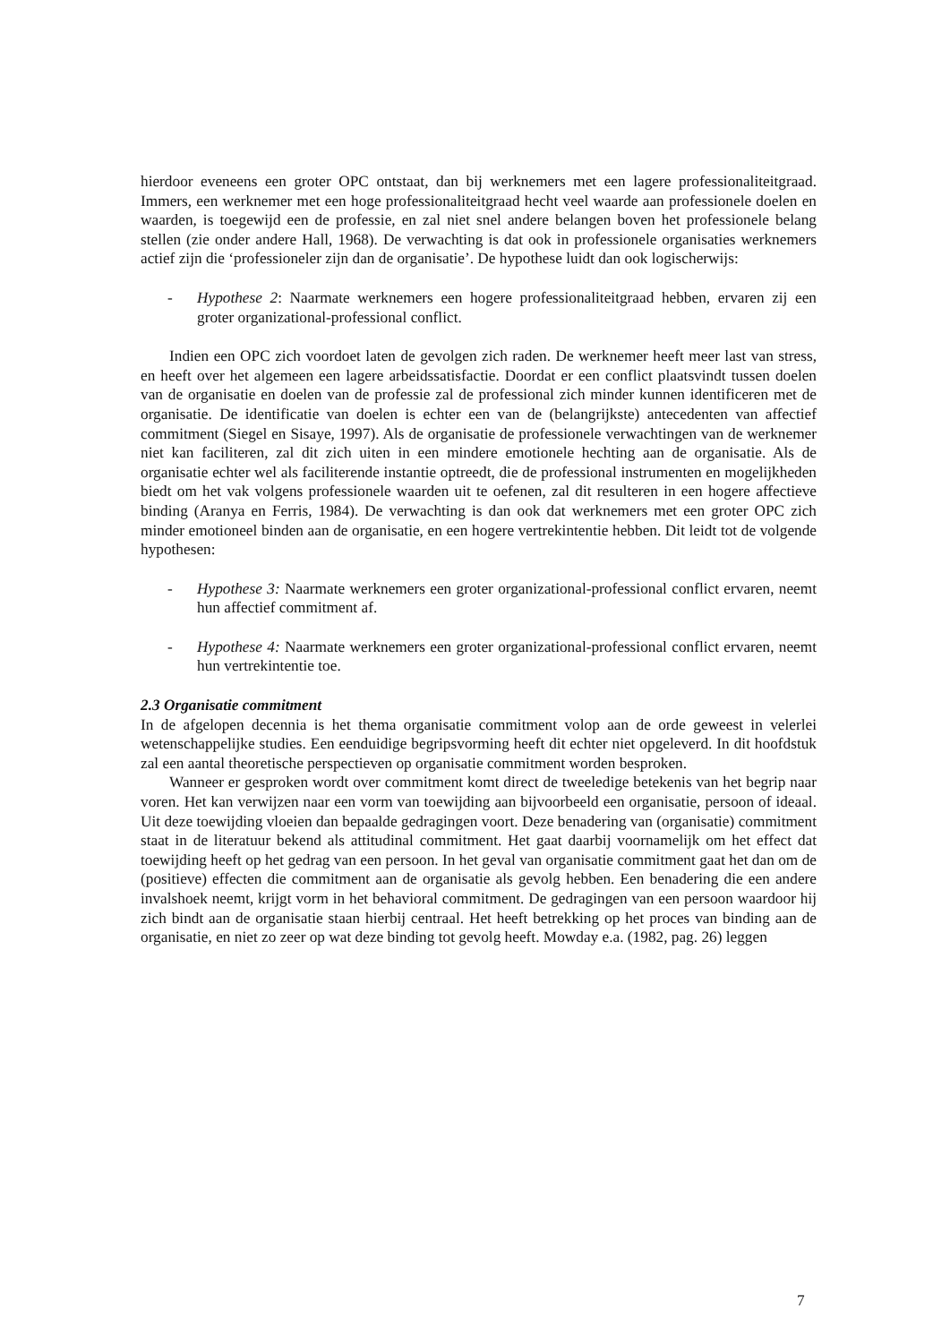hierdoor eveneens een groter OPC ontstaat, dan bij werknemers met een lagere professionaliteitgraad. Immers, een werknemer met een hoge professionaliteitgraad hecht veel waarde aan professionele doelen en waarden, is toegewijd een de professie, en zal niet snel andere belangen boven het professionele belang stellen (zie onder andere Hall, 1968). De verwachting is dat ook in professionele organisaties werknemers actief zijn die ‘professioneler zijn dan de organisatie’. De hypothese luidt dan ook logischerwijs:
- Hypothese 2: Naarmate werknemers een hogere professionaliteitgraad hebben, ervaren zij een groter organizational-professional conflict.
Indien een OPC zich voordoet laten de gevolgen zich raden. De werknemer heeft meer last van stress, en heeft over het algemeen een lagere arbeidssatisfactie. Doordat er een conflict plaatsvindt tussen doelen van de organisatie en doelen van de professie zal de professional zich minder kunnen identificeren met de organisatie. De identificatie van doelen is echter een van de (belangrijkste) antecedenten van affectief commitment (Siegel en Sisaye, 1997). Als de organisatie de professionele verwachtingen van de werknemer niet kan faciliteren, zal dit zich uiten in een mindere emotionele hechting aan de organisatie. Als de organisatie echter wel als faciliterende instantie optreedt, die de professional instrumenten en mogelijkheden biedt om het vak volgens professionele waarden uit te oefenen, zal dit resulteren in een hogere affectieve binding (Aranya en Ferris, 1984). De verwachting is dan ook dat werknemers met een groter OPC zich minder emotioneel binden aan de organisatie, en een hogere vertrekintentie hebben. Dit leidt tot de volgende hypothesen:
- Hypothese 3: Naarmate werknemers een groter organizational-professional conflict ervaren, neemt hun affectief commitment af.
- Hypothese 4: Naarmate werknemers een groter organizational-professional conflict ervaren, neemt hun vertrekintentie toe.
2.3 Organisatie commitment
In de afgelopen decennia is het thema organisatie commitment volop aan de orde geweest in velerlei wetenschappelijke studies. Een eenduidige begripsvorming heeft dit echter niet opgeleverd. In dit hoofdstuk zal een aantal theoretische perspectieven op organisatie commitment worden besproken.
Wanneer er gesproken wordt over commitment komt direct de tweeledige betekenis van het begrip naar voren. Het kan verwijzen naar een vorm van toewijding aan bijvoorbeeld een organisatie, persoon of ideaal. Uit deze toewijding vloeien dan bepaalde gedragingen voort. Deze benadering van (organisatie) commitment staat in de literatuur bekend als attitudinal commitment. Het gaat daarbij voornamelijk om het effect dat toewijding heeft op het gedrag van een persoon. In het geval van organisatie commitment gaat het dan om de (positieve) effecten die commitment aan de organisatie als gevolg hebben. Een benadering die een andere invalshoek neemt, krijgt vorm in het behavioral commitment. De gedragingen van een persoon waardoor hij zich bindt aan de organisatie staan hierbij centraal. Het heeft betrekking op het proces van binding aan de organisatie, en niet zo zeer op wat deze binding tot gevolg heeft. Mowday e.a. (1982, pag. 26) leggen
7